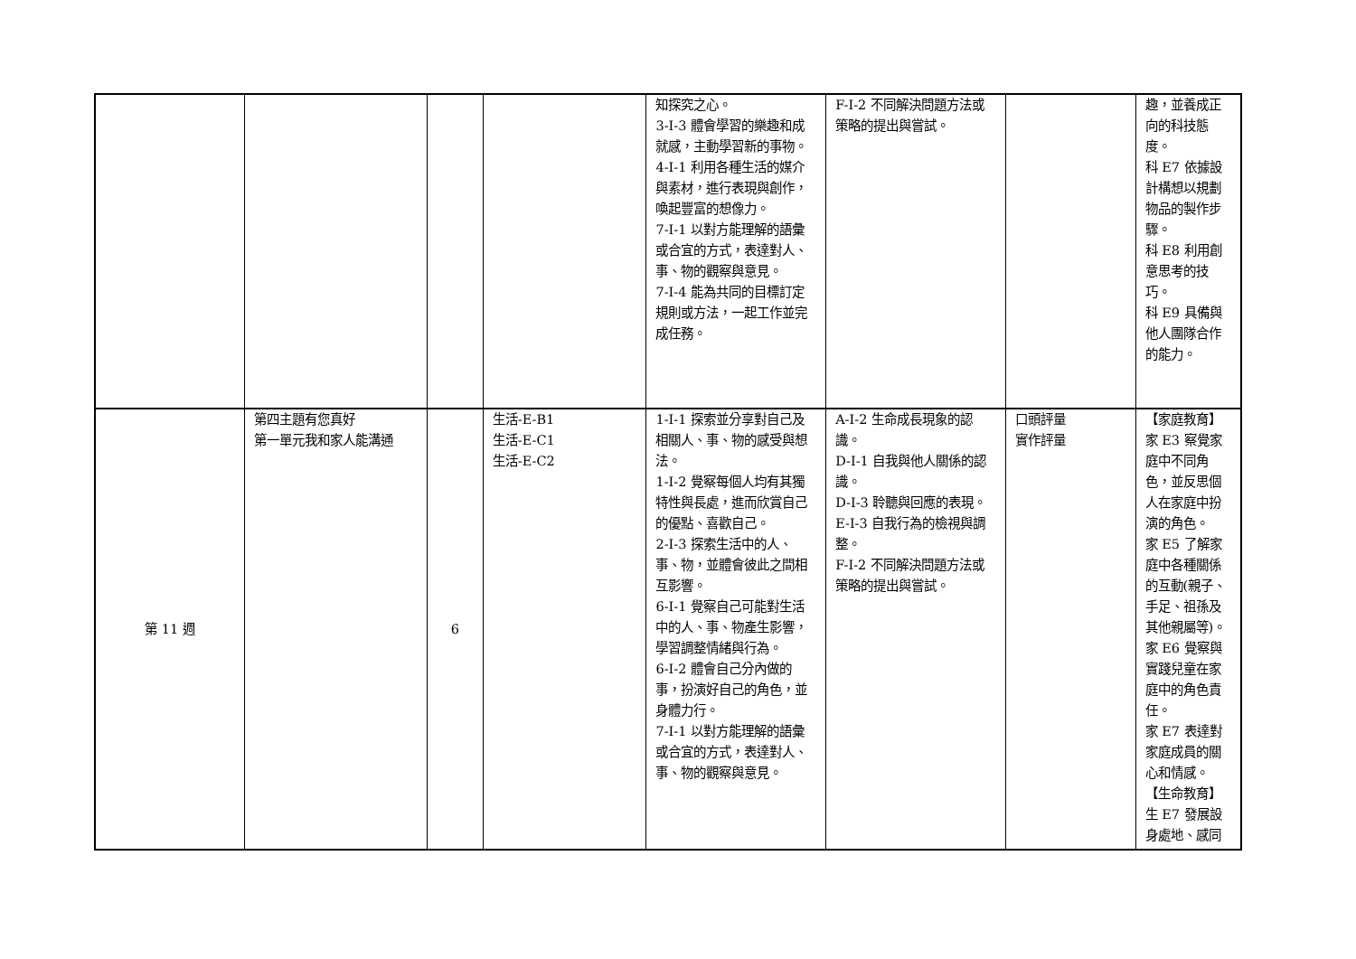| | | | | 知探究之心。 3-I-3 體會學習的樂趣和成就感，主動學習新的事物。 4-I-1 利用各種生活的媒介與素材，進行表現與創作，喚起豐富的想像力。 7-I-1 以對方能理解的語彙或合宜的方式，表達對人、事、物的觀察與意見。 7-I-4 能為共同的目標訂定規則或方法，一起工作並完成任務。 | F-I-2 不同解決問題方法或策略的提出與嘗試。 | | 趣，並養成正向的科技態度。 科 E7 依據設計構想以規劃物品的製作步驟。 科 E8 利用創意思考的技巧。 科 E9 具備與他人團隊合作的能力。 |
| 第 11 週 | 第四主題有您真好 第一單元我和家人能溝通 | 6 | 生活-E-B1 生活-E-C1 生活-E-C2 | 1-I-1 探索並分享對自己及相關人、事、物的感受與想法。 1-I-2 覺察每個人均有其獨特性與長處，進而欣賞自己的優點、喜歡自己。 2-I-3 探索生活中的人、事、物，並體會彼此之間相互影響。 6-I-1 覺察自己可能對生活中的人、事、物產生影響，學習調整情緒與行為。 6-I-2 體會自己分內做的事，扮演好自己的角色，並身體力行。 7-I-1 以對方能理解的語彙或合宜的方式，表達對人、事、物的觀察與意見。 | A-I-2 生命成長現象的認識。 D-I-1 自我與他人關係的認識。 D-I-3 聆聽與回應的表現。 E-I-3 自我行為的檢視與調整。 F-I-2 不同解決問題方法或策略的提出與嘗試。 | 口頭評量 實作評量 | 【家庭教育】 家 E3 察覺家庭中不同角色，並反思個人在家庭中扮演的角色。 家 E5 了解家庭中各種關係的互動(親子、手足、祖孫及其他親屬等)。 家 E6 覺察與實踐兒童在家庭中的角色責任。 家 E7 表達對家庭成員的關心和情感。 【生命教育】 生 E7 發展設身處地、感同 |